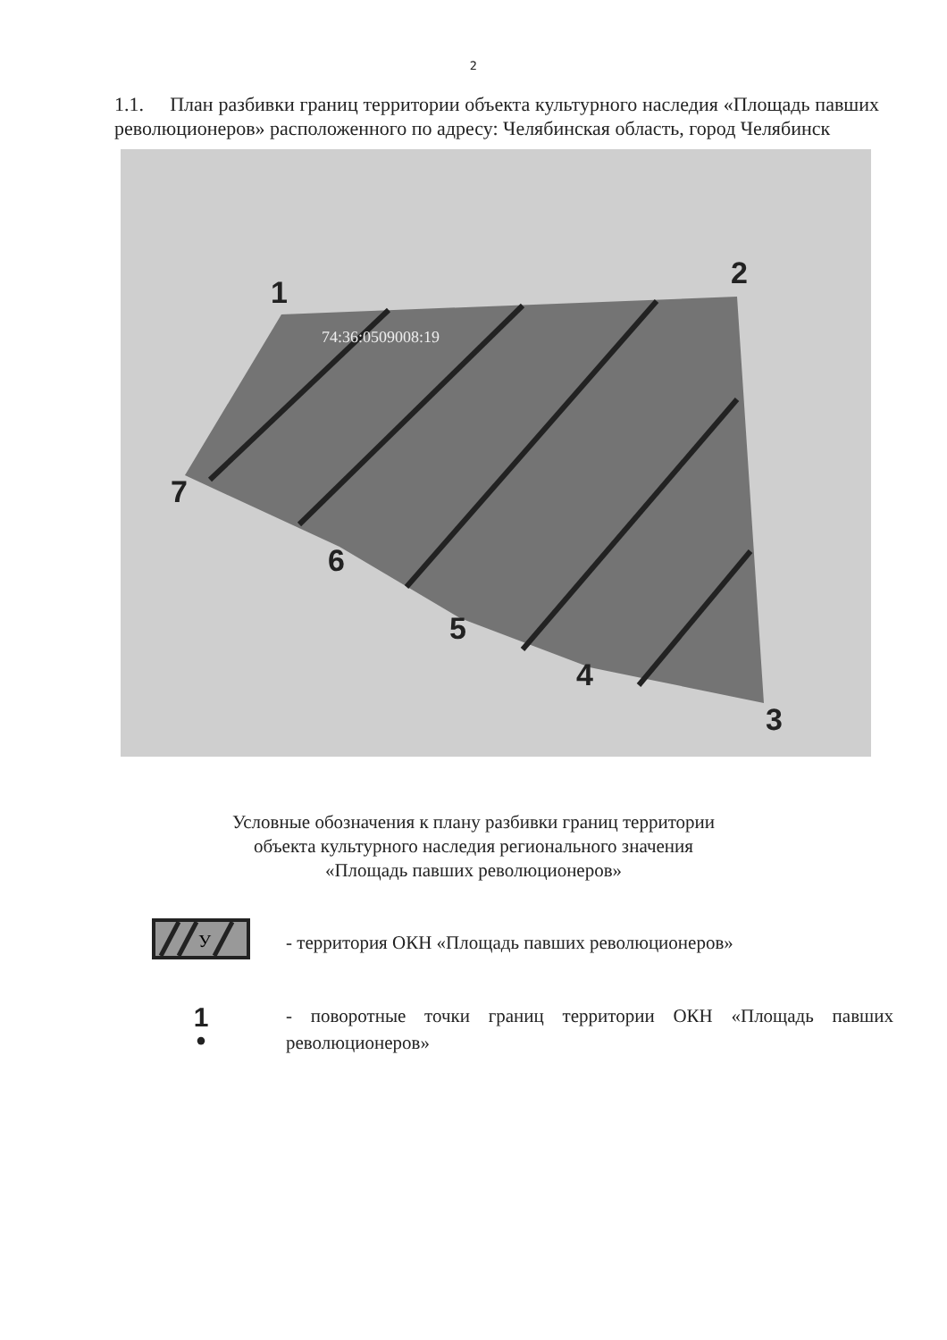2
1.1. План разбивки границ территории объекта культурного наследия «Площадь павших революционеров» расположенного по адресу: Челябинская область, город Челябинск
1
2
3
4
5
6
7
74:36:0509008:19
Условные обозначения к плану разбивки границ территории
объекта культурного наследия регионального значения
«Площадь павших революционеров»
У
- территория ОКН «Площадь павших революционеров»
1
•
- поворотные точки границ территории ОКН «Площадь павших революционеров»